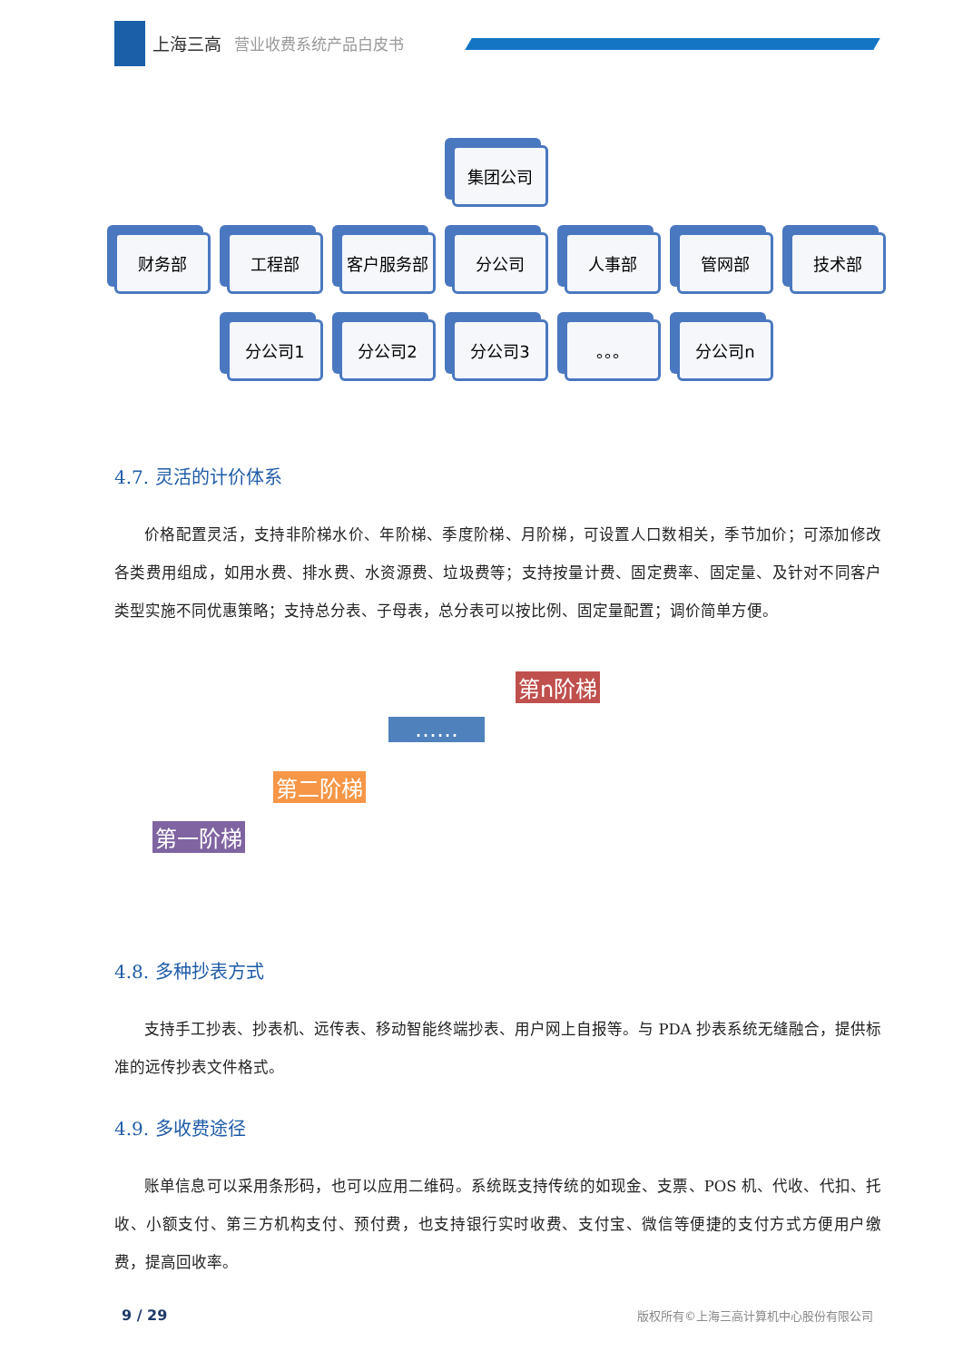上海三高 营业收费系统产品白皮书
集团公司
财务部 工程部 客户服务部 分公司 人事部 管网部 技术部
分公司1 分公司2 分公司3 。。。 分公司n
4.7. 灵活的计价体系
价格配置灵活，支持非阶梯水价、年阶梯、季度阶梯、月阶梯，可设置人口数相关，季节加价；可添加修改各类费用组成，如用水费、排水费、水资源费、垃圾费等；支持按量计费、固定费率、固定量、及针对不同客户类型实施不同优惠策略；支持总分表、子母表，总分表可以按比例、固定量配置；调价简单方便。
第一阶梯
第二阶梯
……
第n阶梯
4.8. 多种抄表方式
支持手工抄表、抄表机、远传表、移动智能终端抄表、用户网上自报等。与 PDA 抄表系统无缝融合，提供标准的远传抄表文件格式。
4.9. 多收费途径
账单信息可以采用条形码，也可以应用二维码。系统既支持传统的如现金、支票、POS 机、代收、代扣、托收、小额支付、第三方机构支付、预付费，也支持银行实时收费、支付宝、微信等便捷的支付方式方便用户缴费，提高回收率。
9 / 29 版权所有©上海三高计算机中心股份有限公司